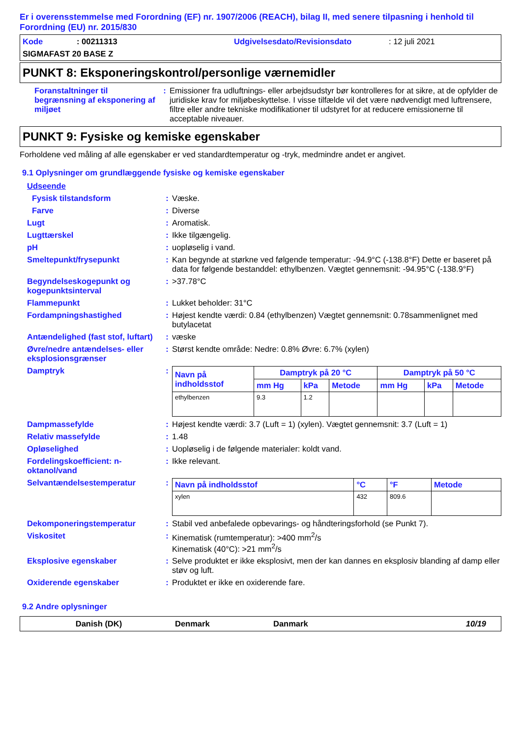Er i overensstemmelse med Forordning (EF) nr. 1907/2006 (REACH), bilag II, med senere tilpasning i henhold til Forordning (EU) nr. 2015/830
Kode: 00211313 Udgivelsesdato/Revisionsdato: 12 juli 2021
SIGMAFAST 20 BASE Z
PUNKT 8: Eksponeringskontrol/personlige værnemidler
Foranstaltninger til begrænsning af eksponering af miljøet
: Emissioner fra udluftnings- eller arbejdsudstyr bør kontrolleres for at sikre, at de opfylder de juridiske krav for miljøbeskyttelse. I visse tilfælde vil det være nødvendigt med luftrensere, filtre eller andre tekniske modifikationer til udstyret for at reducere emissionerne til acceptable niveauer.
PUNKT 9: Fysiske og kemiske egenskaber
Forholdene ved måling af alle egenskaber er ved standardtemperatur og -tryk, medmindre andet er angivet.
9.1 Oplysninger om grundlæggende fysiske og kemiske egenskaber
Udseende
Fysisk tilstandsform : Væske.
Farve : Diverse
Lugt : Aromatisk.
Lugttærskel : Ikke tilgængelig.
pH : uopløselig i vand.
Smeltepunkt/frysepunkt : Kan begynde at størkne ved følgende temperatur: -94.9°C (-138.8°F) Dette er baseret på data for følgende bestanddel: ethylbenzen. Vægtet gennemsnit: -94.95°C (-138.9°F)
Begyndelseskogepunkt og kogepunktsinterval
: >37.78°C
Flammepunkt : Lukket beholder: 31°C
Fordampningshastighed : Højest kendte værdi: 0.84 (ethylbenzen) Vægtet gennemsnit: 0.78sammenlignet med butylacetat
Antændelighed (fast stof, luftart)
: væske
Øvre/nedre antændelses- eller eksplosionsgrænser
: Størst kendte område: Nedre: 0.8% Øvre: 6.7% (xylen)
Damptryk :
| Navn på indholdsstof | Damptryk på 20 °C | | | Damptryk på 50 °C | | |
| --- | --- | --- | --- | --- | --- | --- |
| | mm Hg | kPa | Metode | mm Hg | kPa | Metode |
| ethylbenzen | 9.3 | 1.2 | | | | |
Dampmassefylde : Højest kendte værdi: 3.7 (Luft = 1) (xylen). Vægtet gennemsnit: 3.7 (Luft = 1)
Relativ massefylde : 1.48
Opløselighed : Uopløselig i de følgende materialer: koldt vand.
Fordelingskoefficient: n-oktanol/vand
: Ikke relevant.
Selvantændelsestemperatur :
| Navn på indholdsstof | °C | °F | Metode |
| --- | --- | --- | --- |
| xylen | 432 | 809.6 | |
Dekomponeringstemperatur : Stabil ved anbefalede opbevarings- og håndteringsforhold (se Punkt 7).
Viskositet : Kinematisk (rumtemperatur): >400 mm<sup>2</sup>/s
Kinematisk (40°C): >21 mm<sup>2</sup>/s
Eksplosive egenskaber : Selve produktet er ikke eksplosivt, men der kan dannes en eksplosiv blanding af damp eller støv og luft.
Oxiderende egenskaber : Produktet er ikke en oxiderende fare.
9.2 Andre oplysninger
Danish (DK) Denmark Danmark 10/19